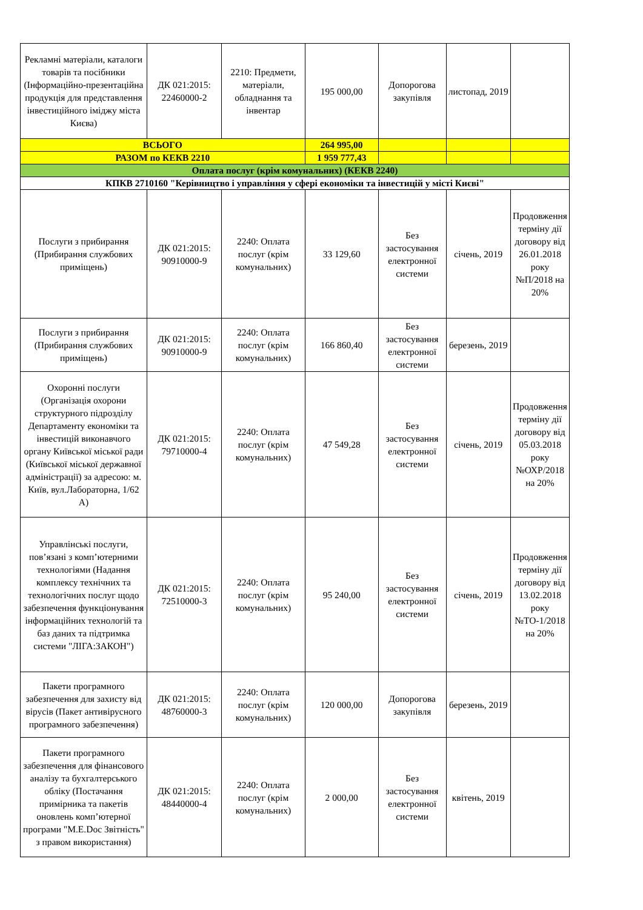| Рекламні матеріали, каталоги товарів та посібники (Інформаційно-презентаційна продукція для представлення інвестиційного іміджу міста Києва) | ДК 021:2015: 22460000-2 | 2210: Предмети, матеріали, обладнання та інвентар | 195 000,00 | Допорогова закупівля | листопад, 2019 | |
| ВСЬОГО | | | 264 995,00 | | | |
| РАЗОМ по КЕКВ 2210 | | | 1 959 777,43 | | | |
| Оплата послуг (крім комунальних) (КЕКВ 2240) | | | | | | |
| КПКВ 2710160 "Керівництво і управління у сфері економіки та інвестицій у місті Києві" | | | | | | |
| Послуги з прибирання (Прибирання службових приміщень) | ДК 021:2015: 90910000-9 | 2240: Оплата послуг (крім комунальних) | 33 129,60 | Без застосування електронної системи | січень, 2019 | Продовження терміну дії договору від 26.01.2018 року №П/2018 на 20% |
| Послуги з прибирання (Прибирання службових приміщень) | ДК 021:2015: 90910000-9 | 2240: Оплата послуг (крім комунальних) | 166 860,40 | Без застосування електронної системи | березень, 2019 | |
| Охоронні послуги (Організація охорони структурного підрозділу Департаменту економіки та інвестицій виконавчого органу Київської міської ради (Київської міської державної адміністрації) за адресою: м. Київ, вул.Лабораторна, 1/62 А) | ДК 021:2015: 79710000-4 | 2240: Оплата послуг (крім комунальних) | 47 549,28 | Без застосування електронної системи | січень, 2019 | Продовження терміну дії договору від 05.03.2018 року №ОХР/2018 на 20% |
| Управлінські послуги, пов’язані з комп’ютерними технологіями (Надання комплексу технічних та технологічних послуг щодо забезпечення функціонування інформаційних технологій та баз даних та підтримка системи "ЛІГА:ЗАКОН") | ДК 021:2015: 72510000-3 | 2240: Оплата послуг (крім комунальних) | 95 240,00 | Без застосування електронної системи | січень, 2019 | Продовження терміну дії договору від 13.02.2018 року №ТО-1/2018 на 20% |
| Пакети програмного забезпечення для захисту від вірусів (Пакет антивірусного програмного забезпечення) | ДК 021:2015: 48760000-3 | 2240: Оплата послуг (крім комунальних) | 120 000,00 | Допорогова закупівля | березень, 2019 | |
| Пакети програмного забезпечення для фінансового аналізу та бухгалтерського обліку (Постачання примірника та пакетів оновлень комп’ютерної програми "M.E.Doc Звітність" з правом використання) | ДК 021:2015: 48440000-4 | 2240: Оплата послуг (крім комунальних) | 2 000,00 | Без застосування електронної системи | квітень, 2019 | |